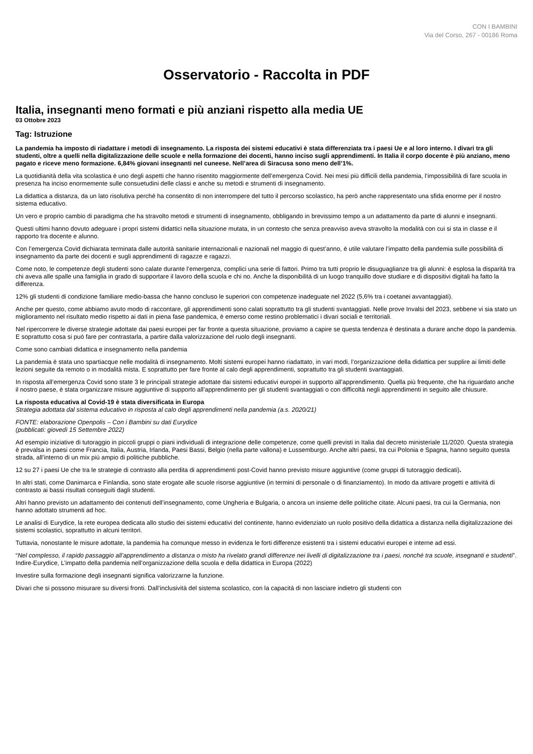CON I BAMBINI
Via del Corso, 267 - 00186 Roma
Osservatorio - Raccolta in PDF
Italia, insegnanti meno formati e più anziani rispetto alla media UE
03 Ottobre 2023
Tag: Istruzione
La pandemia ha imposto di riadattare i metodi di insegnamento. La risposta dei sistemi educativi è stata differenziata tra i paesi Ue e al loro interno. I divari tra gli studenti, oltre a quelli nella digitalizzazione delle scuole e nella formazione dei docenti, hanno inciso sugli apprendimenti. In Italia il corpo docente è più anziano, meno pagato e riceve meno formazione. 6,84% giovani insegnanti nel cuneese. Nell’area di Siracusa sono meno dell’1%.
La quotidianità della vita scolastica è uno degli aspetti che hanno risentito maggiormente dell’emergenza Covid. Nei mesi più difficili della pandemia, l‘impossibilità di fare scuola in presenza ha inciso enormemente sulle consuetudini delle classi e anche su metodi e strumenti di insegnamento.
La didattica a distanza, da un lato risolutiva perché ha consentito di non interrompere del tutto il percorso scolastico, ha però anche rappresentato una sfida enorme per il nostro sistema educativo.
Un vero e proprio cambio di paradigma che ha stravolto metodi e strumenti di insegnamento, obbligando in brevissimo tempo a un adattamento da parte di alunni e insegnanti.
Questi ultimi hanno dovuto adeguare i propri sistemi didattici nella situazione mutata, in un contesto che senza preavviso aveva stravolto la modalità con cui si sta in classe e il rapporto tra docente e alunno.
Con l’emergenza Covid dichiarata terminata dalle autorità sanitarie internazionali e nazionali nel maggio di quest’anno, è utile valutare l’impatto della pandemia sulle possibilità di insegnamento da parte dei docenti e sugli apprendimenti di ragazze e ragazzi.
Come noto, le competenze degli studenti sono calate durante l’emergenza, complici una serie di fattori. Primo tra tutti proprio le disuguaglianze tra gli alunni: è esplosa la disparità tra chi aveva alle spalle una famiglia in grado di supportare il lavoro della scuola e chi no. Anche la disponibilità di un luogo tranquillo dove studiare e di dispositivi digitali ha fatto la differenza.
12% gli studenti di condizione familiare medio-bassa che hanno concluso le superiori con competenze inadeguate nel 2022 (5,6% tra i coetanei avvantaggiati).
Anche per questo, come abbiamo avuto modo di raccontare, gli apprendimenti sono calati soprattutto tra gli studenti svantaggiati. Nelle prove Invalsi del 2023, sebbene vi sia stato un miglioramento nel risultato medio rispetto ai dati in piena fase pandemica, è emerso come restino problematici i divari sociali e territoriali.
Nel ripercorrere le diverse strategie adottate dai paesi europei per far fronte a questa situazione, proviamo a capire se questa tendenza è destinata a durare anche dopo la pandemia. E soprattutto cosa si può fare per contrastarla, a partire dalla valorizzazione del ruolo degli insegnanti.
Come sono cambiati didattica e insegnamento nella pandemia
La pandemia è stata uno spartiacque nelle modalità di insegnamento. Molti sistemi europei hanno riadattato, in vari modi, l’organizzazione della didattica per supplire ai limiti delle lezioni seguite da remoto o in modalità mista. E soprattutto per fare fronte al calo degli apprendimenti, soprattutto tra gli studenti svantaggiati.
In risposta all’emergenza Covid sono state 3 le principali strategie adottate dai sistemi educativi europei in supporto all’apprendimento. Quella più frequente, che ha riguardato anche il nostro paese, è stata organizzare misure aggiuntive di supporto all’apprendimento per gli studenti svantaggiati o con difficoltà negli apprendimenti in seguito alle chiusure.
La risposta educativa al Covid-19 è stata diversificata in Europa
Strategia adottata dal sistema educativo in risposta al calo degli apprendimenti nella pandemia (a.s. 2020/21)
FONTE: elaborazione Openpolis – Con i Bambini su dati Eurydice
(pubblicati: giovedì 15 Settembre 2022)
Ad esempio iniziative di tutoraggio in piccoli gruppi o piani individuali di integrazione delle competenze, come quelli previsti in Italia dal decreto ministeriale 11/2020. Questa strategia è prevalsa in paesi come Francia, Italia, Austria, Irlanda, Paesi Bassi, Belgio (nella parte vallona) e Lussemburgo. Anche altri paesi, tra cui Polonia e Spagna, hanno seguito questa strada, all’interno di un mix più ampio di politiche pubbliche.
12 su 27 i paesi Ue che tra le strategie di contrasto alla perdita di apprendimenti post-Covid hanno previsto misure aggiuntive (come gruppi di tutoraggio dedicati).
In altri stati, come Danimarca e Finlandia, sono state erogate alle scuole risorse aggiuntive (in termini di personale o di finanziamento). In modo da attivare progetti e attività di contrasto ai bassi risultati conseguiti dagli studenti.
Altri hanno previsto un adattamento dei contenuti dell’insegnamento, come Ungheria e Bulgaria, o ancora un insieme delle politiche citate. Alcuni paesi, tra cui la Germania, non hanno adottato strumenti ad hoc.
Le analisi di Eurydice, la rete europea dedicata allo studio dei sistemi educativi del continente, hanno evidenziato un ruolo positivo della didattica a distanza nella digitalizzazione dei sistemi scolastici, soprattutto in alcuni territori.
Tuttavia, nonostante le misure adottate, la pandemia ha comunque messo in evidenza le forti differenze esistenti tra i sistemi educativi europei e interne ad essi.
“Nel complesso, il rapido passaggio all’apprendimento a distanza o misto ha rivelato grandi differenze nei livelli di digitalizzazione tra i paesi, nonché tra scuole, insegnanti e studenti”. Indire-Eurydice, L’impatto della pandemia nell’organizzazione della scuola e della didattica in Europa (2022)
Investire sulla formazione degli insegnanti significa valorizzarne la funzione.
Divari che si possono misurare su diversi fronti. Dall’inclusività del sistema scolastico, con la capacità di non lasciare indietro gli studenti con